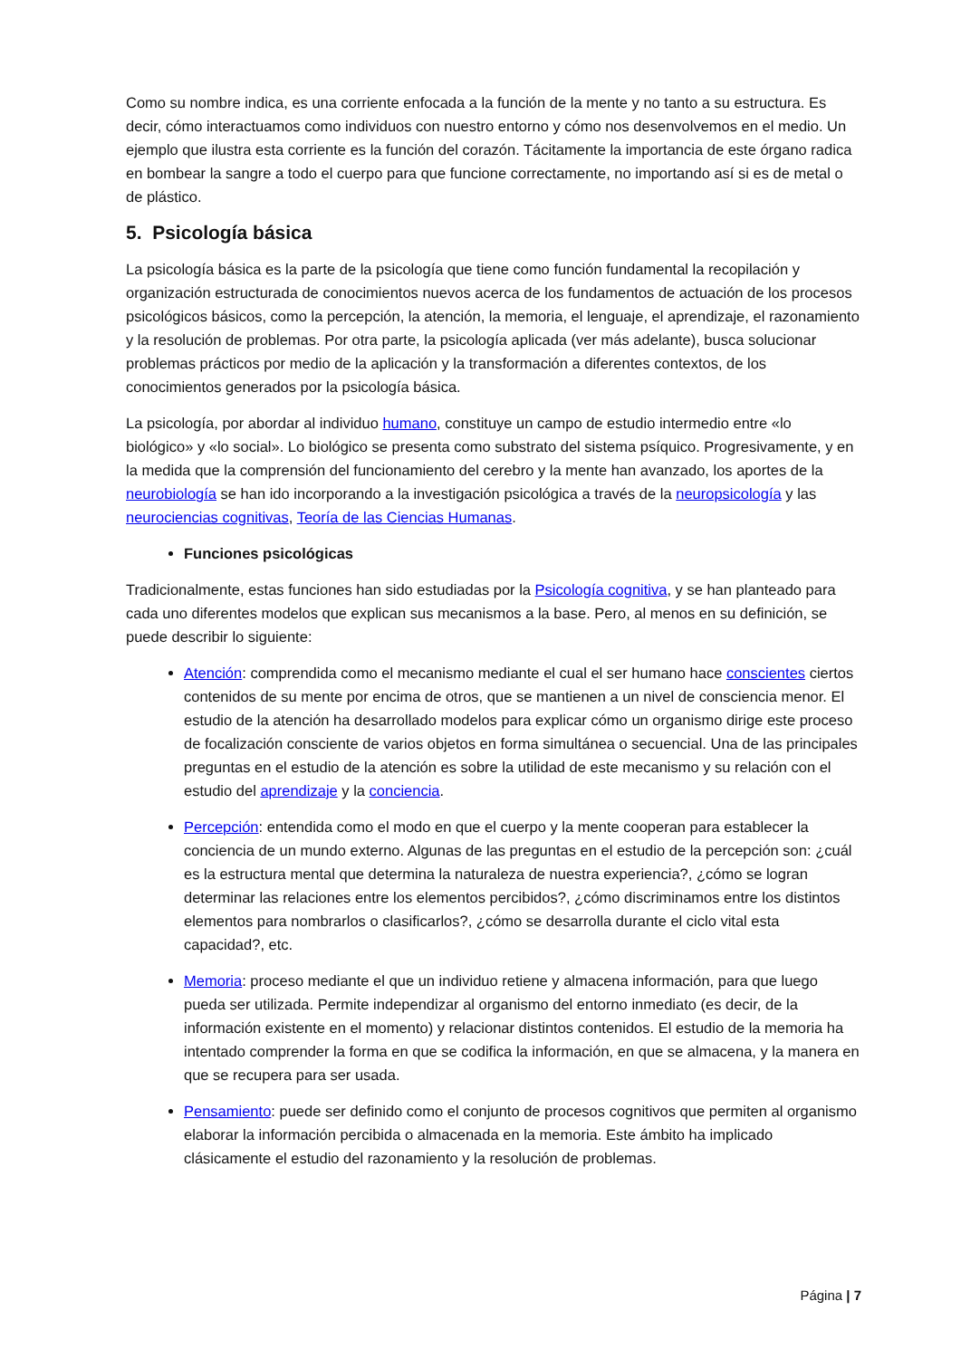Como su nombre indica, es una corriente enfocada a la función de la mente y no tanto a su estructura. Es decir, cómo interactuamos como individuos con nuestro entorno y cómo nos desenvolvemos en el medio. Un ejemplo que ilustra esta corriente es la función del corazón. Tácitamente la importancia de este órgano radica en bombear la sangre a todo el cuerpo para que funcione correctamente, no importando así si es de metal o de plástico.
5. Psicología básica
La psicología básica es la parte de la psicología que tiene como función fundamental la recopilación y organización estructurada de conocimientos nuevos acerca de los fundamentos de actuación de los procesos psicológicos básicos, como la percepción, la atención, la memoria, el lenguaje, el aprendizaje, el razonamiento y la resolución de problemas. Por otra parte, la psicología aplicada (ver más adelante), busca solucionar problemas prácticos por medio de la aplicación y la transformación a diferentes contextos, de los conocimientos generados por la psicología básica.
La psicología, por abordar al individuo humano, constituye un campo de estudio intermedio entre «lo biológico» y «lo social». Lo biológico se presenta como substrato del sistema psíquico. Progresivamente, y en la medida que la comprensión del funcionamiento del cerebro y la mente han avanzado, los aportes de la neurobiología se han ido incorporando a la investigación psicológica a través de la neuropsicología y las neurociencias cognitivas, Teoría de las Ciencias Humanas.
Funciones psicológicas
Tradicionalmente, estas funciones han sido estudiadas por la Psicología cognitiva, y se han planteado para cada uno diferentes modelos que explican sus mecanismos a la base. Pero, al menos en su definición, se puede describir lo siguiente:
Atención: comprendida como el mecanismo mediante el cual el ser humano hace conscientes ciertos contenidos de su mente por encima de otros, que se mantienen a un nivel de consciencia menor. El estudio de la atención ha desarrollado modelos para explicar cómo un organismo dirige este proceso de focalización consciente de varios objetos en forma simultánea o secuencial. Una de las principales preguntas en el estudio de la atención es sobre la utilidad de este mecanismo y su relación con el estudio del aprendizaje y la conciencia.
Percepción: entendida como el modo en que el cuerpo y la mente cooperan para establecer la conciencia de un mundo externo. Algunas de las preguntas en el estudio de la percepción son: ¿cuál es la estructura mental que determina la naturaleza de nuestra experiencia?, ¿cómo se logran determinar las relaciones entre los elementos percibidos?, ¿cómo discriminamos entre los distintos elementos para nombrarlos o clasificarlos?, ¿cómo se desarrolla durante el ciclo vital esta capacidad?, etc.
Memoria: proceso mediante el que un individuo retiene y almacena información, para que luego pueda ser utilizada. Permite independizar al organismo del entorno inmediato (es decir, de la información existente en el momento) y relacionar distintos contenidos. El estudio de la memoria ha intentado comprender la forma en que se codifica la información, en que se almacena, y la manera en que se recupera para ser usada.
Pensamiento: puede ser definido como el conjunto de procesos cognitivos que permiten al organismo elaborar la información percibida o almacenada en la memoria. Este ámbito ha implicado clásicamente el estudio del razonamiento y la resolución de problemas.
Página | 7